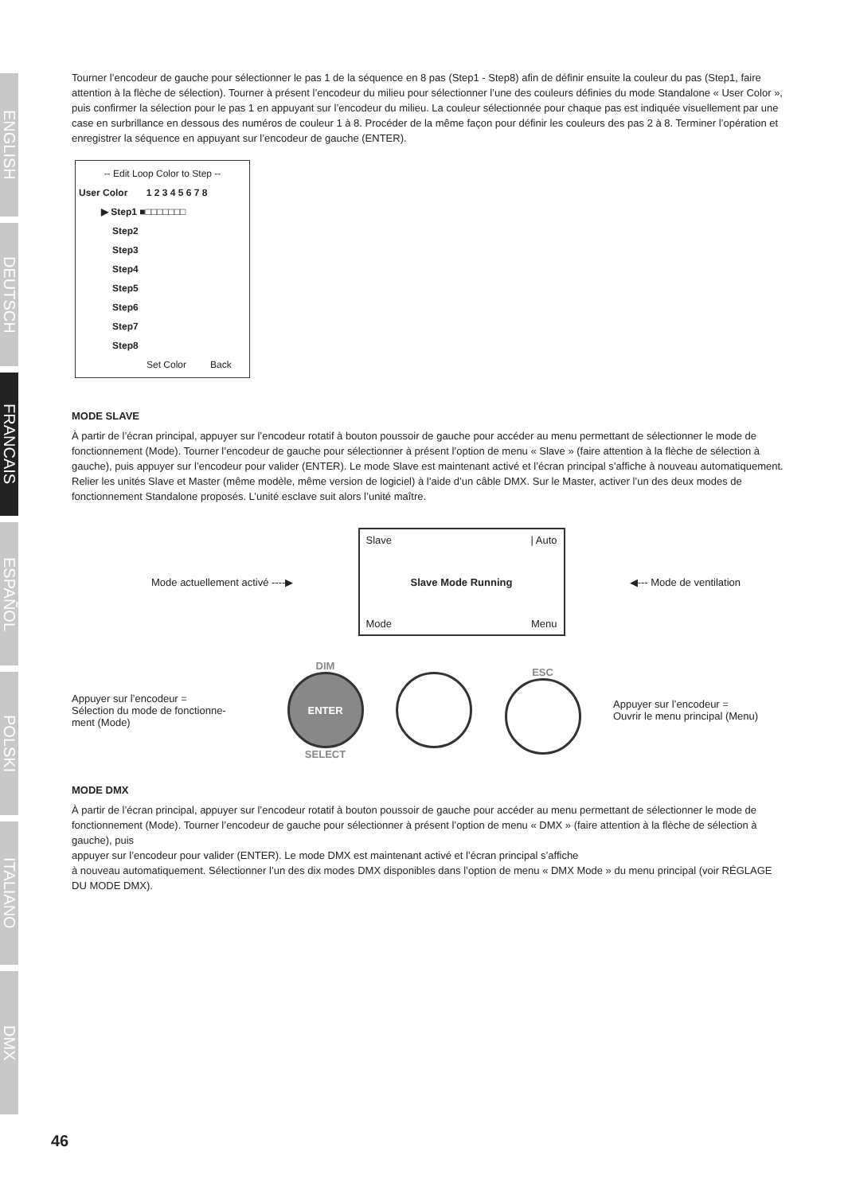ENGLISH
DEUTSCH
FRANCAIS
ESPAÑOL
POLSKI
ITALIANO
DMX
Tourner l’encodeur de gauche pour sélectionner le pas 1 de la séquence en 8 pas (Step1 - Step8) afin de définir ensuite la couleur du pas (Step1, faire attention à la flèche de sélection). Tourner à présent l’encodeur du milieu pour sélectionner l’une des couleurs définies du mode Standalone « User Color », puis confirmer la sélection pour le pas 1 en appuyant sur l’encodeur du milieu. La couleur sélectionnée pour chaque pas est indiquée visuellement par une case en surbrillance en dessous des numéros de couleur 1 à 8. Procéder de la même façon pour définir les couleurs des pas 2 à 8. Terminer l’opération et enregistrer la séquence en appuyant sur l’encodeur de gauche (ENTER).
-- Edit Loop Color to Step --
User Color 1 2 3 4 5 6 7 8
▶ Step1 ■□□□□□□□
Step2
Step3
Step4
Step5
Step6
Step7
Step8
Set Color Back
MODE SLAVE
À partir de l’écran principal, appuyer sur l’encodeur rotatif à bouton poussoir de gauche pour accéder au menu permettant de sélectionner le mode de fonctionnement (Mode). Tourner l’encodeur de gauche pour sélectionner à présent l’option de menu « Slave » (faire attention à la flèche de sélection à gauche), puis appuyer sur l’encodeur pour valider (ENTER). Le mode Slave est maintenant activé et l’écran principal s’affiche à nouveau automatiquement. Relier les unités Slave et Master (même modèle, même version de logiciel) à l’aide d’un câble DMX. Sur le Master, activer l’un des deux modes de fonctionnement Standalone proposés. L’unité esclave suit alors l’unité maître.
Mode actuellement activé ----▶
Slave | Auto
Slave Mode Running
Mode Menu
◀--- Mode de ventilation
Appuyer sur l’encodeur =
Sélection du mode de fonctionne-
ment (Mode)
DIM
ENTER
SELECT
ESC
Appuyer sur l’encodeur =
Ouvrir le menu principal (Menu)
MODE DMX
À partir de l’écran principal, appuyer sur l’encodeur rotatif à bouton poussoir de gauche pour accéder au menu permettant de sélectionner le mode de fonctionnement (Mode). Tourner l’encodeur de gauche pour sélectionner à présent l’option de menu « DMX » (faire attention à la flèche de sélection à gauche), puis
appuyer sur l’encodeur pour valider (ENTER). Le mode DMX est maintenant activé et l’écran principal s’affiche
à nouveau automatiquement. Sélectionner l’un des dix modes DMX disponibles dans l’option de menu « DMX Mode » du menu principal (voir RÉGLAGE DU MODE DMX).
46